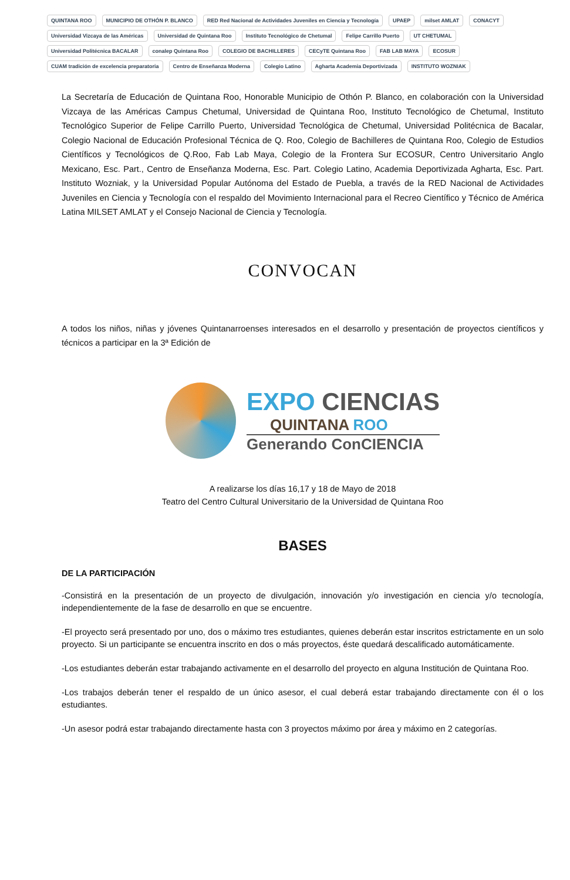QUINTANA ROO MUNICIPIO DE OTHÓN P. BLANCO RED Red Nacional de Actividades Juveniles en Ciencia y Tecnología UPAEP milset AMLAT CONACYT Universidad Vizcaya de las Américas Universidad de Quintana Roo Instituto Tecnológico de Chetumal Felipe Carrillo Puerto UT CHETUMAL Universidad Politécnica BACALAR conalep Quintana Roo COLEGIO DE BACHILLERES CECyTE Quintana Roo FAB LAB MAYA ECOSUR CUAM tradición de excelencia preparatoria Centro de Enseñanza Moderna Colegio Latino Agharta Academia Deportivizada INSTITUTO WOZNIAK
La Secretaría de Educación de Quintana Roo, Honorable Municipio de Othón P. Blanco, en colaboración con la Universidad Vizcaya de las Américas Campus Chetumal, Universidad de Quintana Roo, Instituto Tecnológico de Chetumal, Instituto Tecnológico Superior de Felipe Carrillo Puerto, Universidad Tecnológica de Chetumal, Universidad Politécnica de Bacalar, Colegio Nacional de Educación Profesional Técnica de Q. Roo, Colegio de Bachilleres de Quintana Roo, Colegio de Estudios Científicos y Tecnológicos de Q.Roo, Fab Lab Maya, Colegio de la Frontera Sur ECOSUR, Centro Universitario Anglo Mexicano, Esc. Part., Centro de Enseñanza Moderna, Esc. Part. Colegio Latino, Academia Deportivizada Agharta, Esc. Part. Instituto Wozniak, y la Universidad Popular Autónoma del Estado de Puebla, a través de la RED Nacional de Actividades Juveniles en Ciencia y Tecnología con el respaldo del Movimiento Internacional para el Recreo Científico y Técnico de América Latina MILSET AMLAT y el Consejo Nacional de Ciencia y Tecnología.
CONVOCAN
A todos los niños, niñas y jóvenes Quintanarroenses interesados en el desarrollo y presentación de proyectos científicos y técnicos a participar en la 3ª Edición de
EXPO CIENCIAS
QUINTANA ROO
Generando ConCIENCIA
A realizarse los días 16,17 y 18 de Mayo de 2018
Teatro del Centro Cultural Universitario de la Universidad de Quintana Roo
BASES
DE LA PARTICIPACIÓN
-Consistirá en la presentación de un proyecto de divulgación, innovación y/o investigación en ciencia y/o tecnología, independientemente de la fase de desarrollo en que se encuentre.
-El proyecto será presentado por uno, dos o máximo tres estudiantes, quienes deberán estar inscritos estrictamente en un solo proyecto. Si un participante se encuentra inscrito en dos o más proyectos, éste quedará descalificado automáticamente.
-Los estudiantes deberán estar trabajando activamente en el desarrollo del proyecto en alguna Institución de Quintana Roo.
-Los trabajos deberán tener el respaldo de un único asesor, el cual deberá estar trabajando directamente con él o los estudiantes.
-Un asesor podrá estar trabajando directamente hasta con 3 proyectos máximo por área y máximo en 2 categorías.